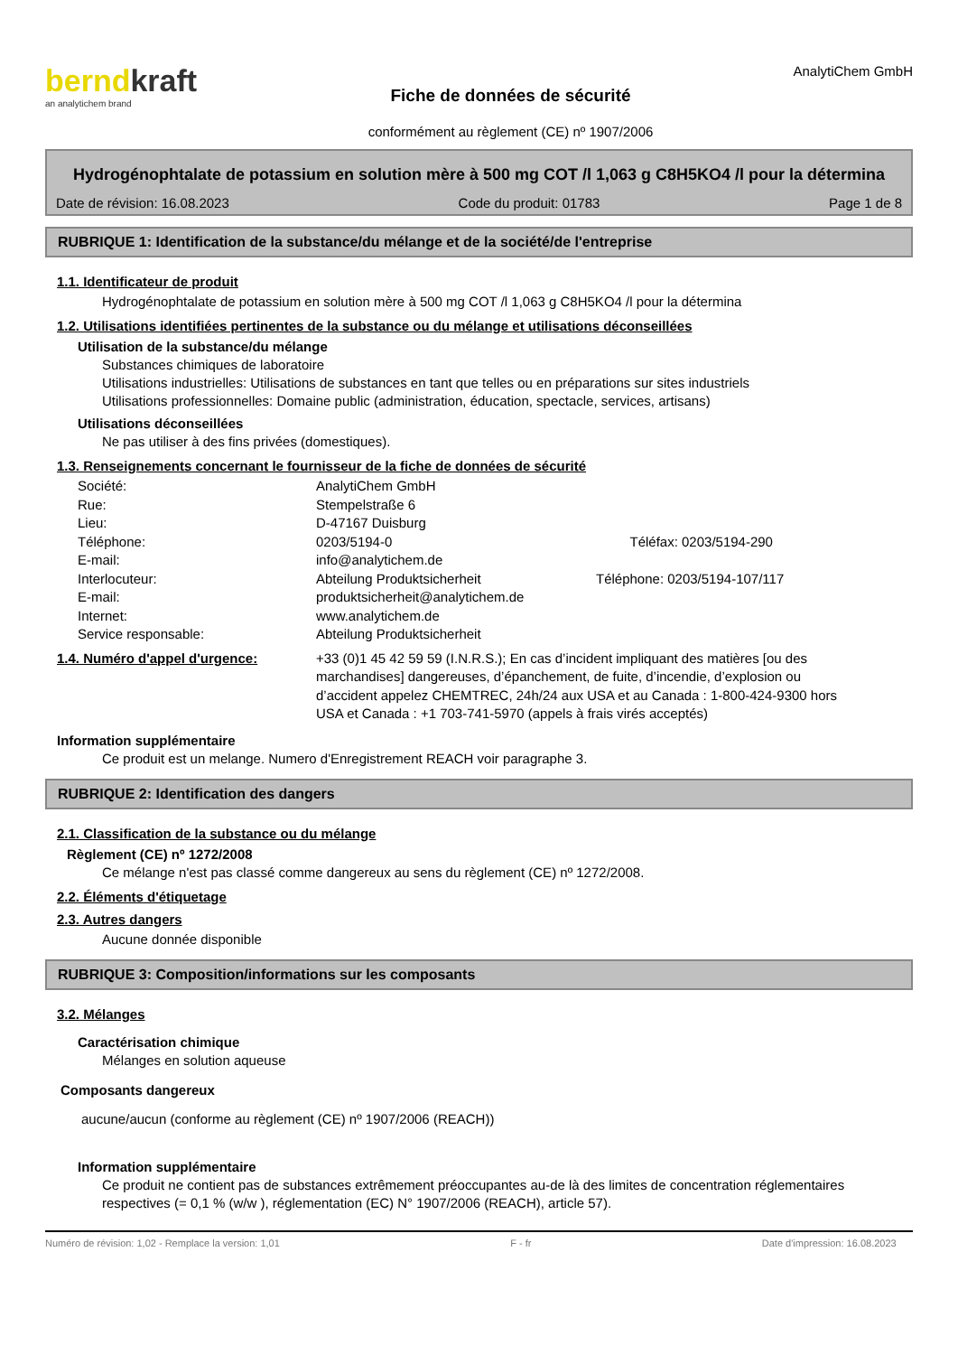berndkraft
an analytichem brand
Fiche de données de sécurité
conformément au règlement (CE) nº 1907/2006
AnalytiChem GmbH
Hydrogénophtalate de potassium en solution mère à 500 mg COT /l 1,063 g C8H5KO4 /l pour la détermina
Date de révision: 16.08.2023 Code du produit: 01783 Page 1 de 8
RUBRIQUE 1: Identification de la substance/du mélange et de la société/de l'entreprise
1.1. Identificateur de produit
Hydrogénophtalate de potassium en solution mère à 500 mg COT /l 1,063 g C8H5KO4 /l pour la détermina
1.2. Utilisations identifiées pertinentes de la substance ou du mélange et utilisations déconseillées
Utilisation de la substance/du mélange
Substances chimiques de laboratoire
Utilisations industrielles: Utilisations de substances en tant que telles ou en préparations sur sites industriels
Utilisations professionnelles: Domaine public (administration, éducation, spectacle, services, artisans)
Utilisations déconseillées
Ne pas utiliser à des fins privées (domestiques).
1.3. Renseignements concernant le fournisseur de la fiche de données de sécurité
| Société: | AnalytiChem GmbH | |
| Rue: | Stempelstraße 6 | |
| Lieu: | D-47167 Duisburg | |
| Téléphone: | 0203/5194-0 | Téléfax: 0203/5194-290 |
| E-mail: | info@analytichem.de | |
| Interlocuteur: | Abteilung Produktsicherheit | Téléphone: 0203/5194-107/117 |
| E-mail: | produktsicherheit@analytichem.de | |
| Internet: | www.analytichem.de | |
| Service responsable: | Abteilung Produktsicherheit | |
1.4. Numéro d'appel d'urgence: +33 (0)1 45 42 59 59 (I.N.R.S.); En cas d’incident impliquant des matières [ou des marchandises] dangereuses, d’épanchement, de fuite, d’incendie, d’explosion ou d’accident appelez CHEMTREC, 24h/24 aux USA et au Canada : 1-800-424-9300 hors USA et Canada : +1 703-741-5970 (appels à frais virés acceptés)
Information supplémentaire
Ce produit est un melange. Numero d'Enregistrement REACH voir paragraphe 3.
RUBRIQUE 2: Identification des dangers
2.1. Classification de la substance ou du mélange
Règlement (CE) nº 1272/2008
Ce mélange n'est pas classé comme dangereux au sens du règlement (CE) nº 1272/2008.
2.2. Éléments d'étiquetage
2.3. Autres dangers
Aucune donnée disponible
RUBRIQUE 3: Composition/informations sur les composants
3.2. Mélanges
Caractérisation chimique
Mélanges en solution aqueuse
Composants dangereux
aucune/aucun (conforme au règlement (CE) nº 1907/2006 (REACH))
Information supplémentaire
Ce produit ne contient pas de substances extrêmement préoccupantes au-de là des limites de concentration réglementaires respectives (= 0,1 % (w/w ), réglementation (EC) N° 1907/2006 (REACH), article 57).
Numéro de révision: 1,02 - Remplace la version: 1,01 F - fr Date d'impression: 16.08.2023